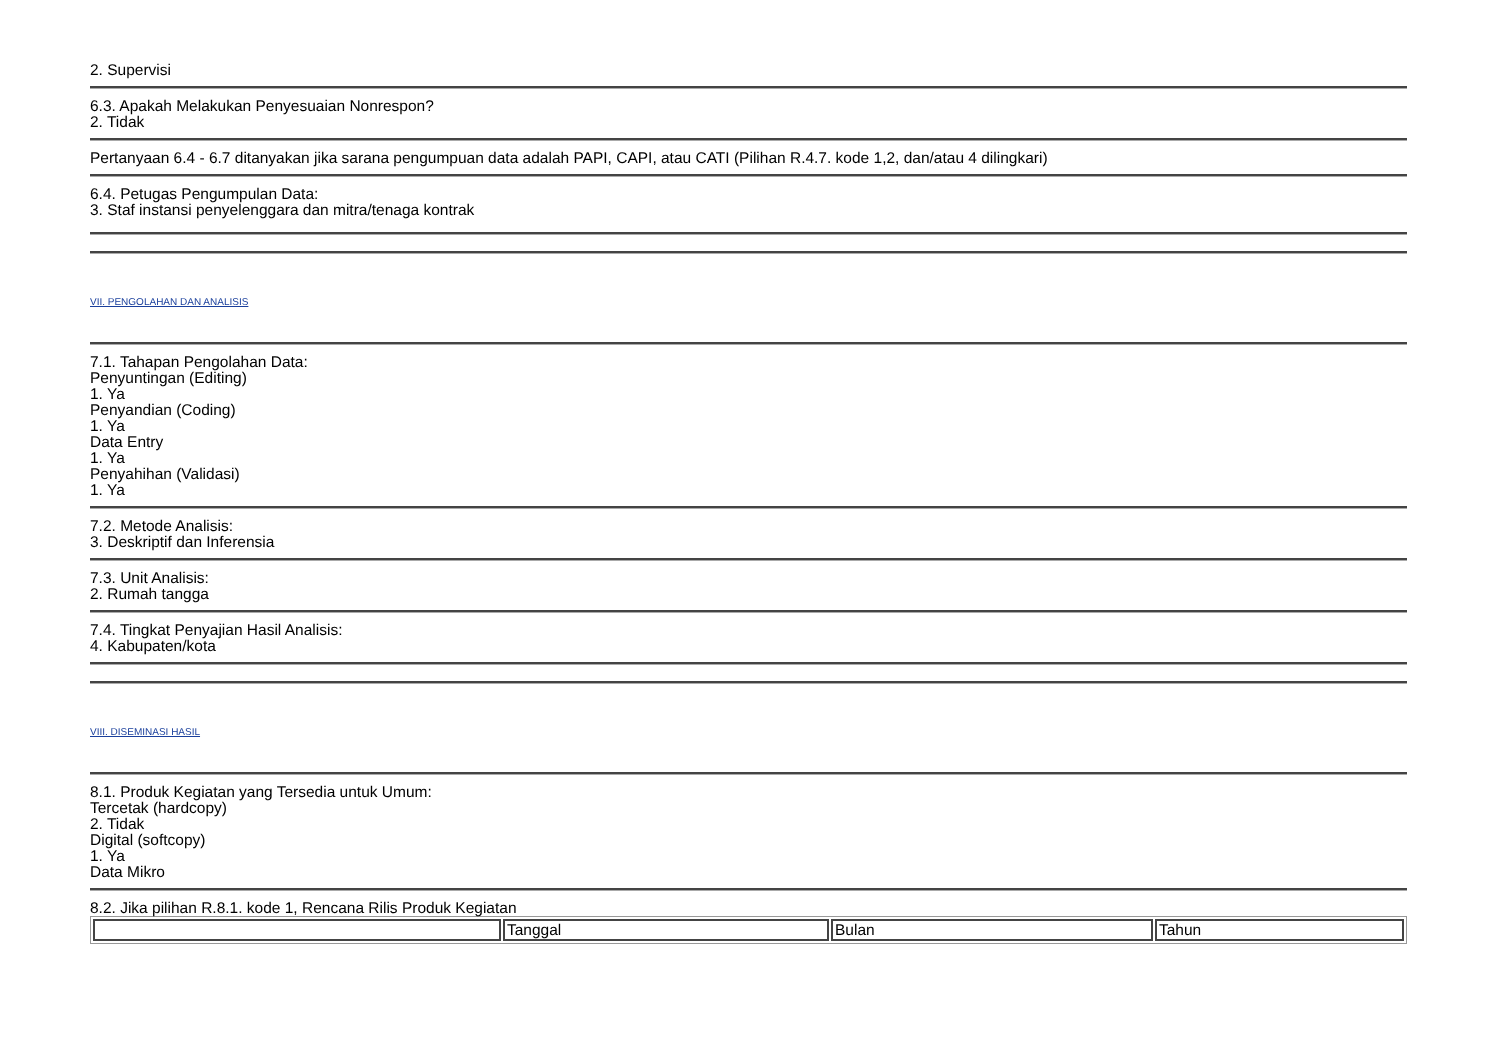2. Supervisi
6.3. Apakah Melakukan Penyesuaian Nonrespon?
2. Tidak
Pertanyaan 6.4 - 6.7 ditanyakan jika sarana pengumpuan data adalah PAPI, CAPI, atau CATI (Pilihan R.4.7. kode 1,2, dan/atau 4 dilingkari)
6.4. Petugas Pengumpulan Data:
3. Staf instansi penyelenggara dan mitra/tenaga kontrak
VII. PENGOLAHAN DAN ANALISIS
7.1. Tahapan Pengolahan Data:
Penyuntingan (Editing)
1. Ya
Penyandian (Coding)
1. Ya
Data Entry
1. Ya
Penyahihan (Validasi)
1. Ya
7.2. Metode Analisis:
3. Deskriptif dan Inferensia
7.3. Unit Analisis:
2. Rumah tangga
7.4. Tingkat Penyajian Hasil Analisis:
4. Kabupaten/kota
VIII. DISEMINASI HASIL
8.1. Produk Kegiatan yang Tersedia untuk Umum:
Tercetak (hardcopy)
2. Tidak
Digital (softcopy)
1. Ya
Data Mikro
8.2. Jika pilihan R.8.1. kode 1, Rencana Rilis Produk Kegiatan
| | Tanggal | Bulan | Tahun |